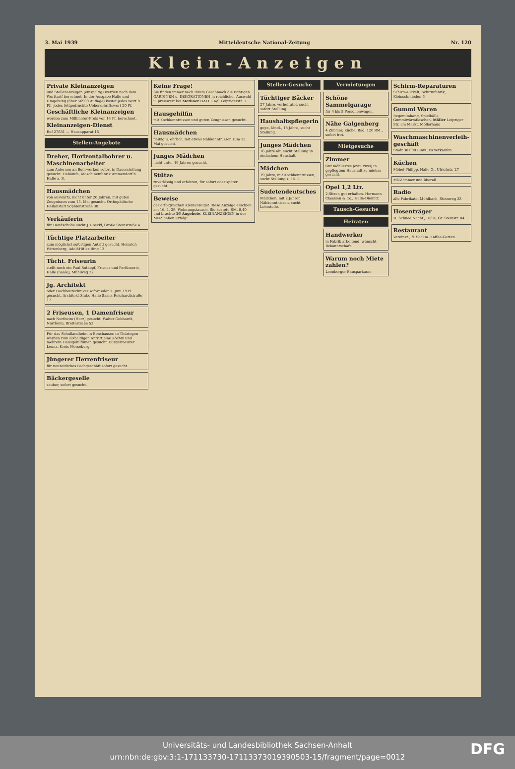3. Mai 1939 Mitteldeutsche National-Zeitung Nr. 120
Klein-Anzeigen
Private Kleinanzeigen
und Stellenanzeigen (einspaltig) werden nach dem Worttarif berechnet. In der Ausgabe Halle und Umgebung (über 56900 Auflage) kostet jedes Wort 8 Pf., jedes fettgedruckte Ueberschriftswort 20 Pf.
Geschäftliche Kleinanzeigen
werden zum Millimeter-Preis von 14 Pf. berechnet.
Kleinanzeigen-Dienst
Ruf 27631 — Hausapparat 15
Stellen-Angebote
Dreher, Horizontalbohrer u. Maschinenarbeiter
zum Anlernen an Bohrwerken sofort in Dauerstellung gesucht. Habämfa, Maschinenfabrik Ammendorf b. Halle a. S.
Hausmädchen
von auswärts, nicht unter 20 Jahren, mit guten Zeugnissen zum 15. Mai gesucht. Orthopädische Heilanstalt Sophienstraße 38.
Verkäuferin
für Handschuhe sucht J. Roeckl, Große Steinstraße 4
Tüchtige Platzarbeiter
zum möglichst sofortigen Antritt gesucht. Heinrich Wittenberg, Adolf-Hitler-Ring 12
Tücht. Friseurin
stellt noch ein Paul Rotkopf, Friseur und Parfümerie, Halle (Saale), Mühlweg 22
Jg. Architekt
oder Hochbautechniker sofort oder 1. Juni 1939 gesucht. Architekt Slutz, Halle Saale, Reichardtstraße 17.
2 Friseusen, 1 Damenfriseur
nach Northeim (Harz) gesucht. Walter Gebhardt, Northeim, Breitestraße 52
Für das Schullandheim in Benshausen in Thüringen werden zum alsbaldigen Antritt eine Köchin und mehrere Hausgehilfinnen gesucht. Bürgermeister Leuna, Kreis Merseburg.
Jüngerer Herrenfriseur
für neuzeitliches Fachgeschäft sofort gesucht.
Bäckergeselle
sauber, sofort gesucht.
Keine Frage!
Sie finden immer nach Ihrem Geschmack die richtigen GARDINEN u. DEKORATIONEN in reichlicher Auswahl u. preiswert bei Methner HALLE a/S Leipzigerstr. 7
Hausgehilfin
mit Kochkenntnissen und guten Zeugnissen gesucht.
Hausmädchen
fleißig u. ehrlich, mit etwas Nähkenntnissen zum 15. Mai gesucht.
Junges Mädchen
nicht unter 16 Jahren gesucht.
Stütze
zuverlässig und erfahren, für sofort oder später gesucht.
Beweise
der erfolgreichen Kleinanzeige! Diese Anzeige erschien am 16. 4. 39: Wohnungstausch. Sie kostete RM. 8,40 und brachte 16 Angebote. KLEINANZEIGEN in der MNZ haben Erfolg!
Stellen-Gesuche
Tüchtiger Bäcker
27 Jahre, verheiratet, sucht sofort Stellung.
Haushaltspflegerin
gepr., ländl., 18 Jahre, sucht Stellung.
Junges Mädchen
16 Jahre alt, sucht Stellung in einfachem Haushalt.
Mädchen
19 Jahre, mit Kochkenntnissen, sucht Stellung z. 15. 5.
Sudetendeutsches
Mädchen, mit 2 Jahren Nähkenntnissen, sucht Lehrstelle.
Vermietungen
Schöne Sammelgarage
für 4 bis 5 Personenwagen.
Nähe Galgenberg
4 Zimmer, Küche, Bad, 120 RM., sofort frei.
Mietgesuche
Zimmer
Gut möbliertes (evtl. zwei) in gepflegtem Haushalt zu mieten gesucht.
Opel 1,2 Ltr.
2-Sitzer, gut erhalten. Hermann Claassen & Co., Halle-Diemitz
Tausch-Gesuche
Heiraten
Handwerker
in Fabrik arbeitend, wünscht Bekanntschaft.
Warum noch Miete zahlen?
Leonberger Bausparkasse
Schirm-Reparaturen
Schirm-Rickelt, Schirmfabrik, Kleinschmieden 6
Gummi Waren
Regenumhang, Spielbälle, Gummiwärmflaschen. Möller Leipziger Str. am Markt, Möllerhaus
Waschmaschinenverleih-geschäft
Stadt 30 000 Einw., zu verkaufen.
Küchen
Möbel-Philipp, Halle Gr. Ulrichstr. 27
MNZ immer und überall
Radio
alle Fabrikate, Mühlbach, Steinweg 33
Hosenträger
H. Schnee Nachf., Halle, Gr. Steinstr. 84
Restaurant
Vereinsz., fl. Saal m. Kaffee-Garten.
Universitäts- und Landesbibliothek Sachsen-Anhalt
urn:nbn:de:gbv:3:1-171133730-17113373019390503-15/fragment/page=0012
DFG